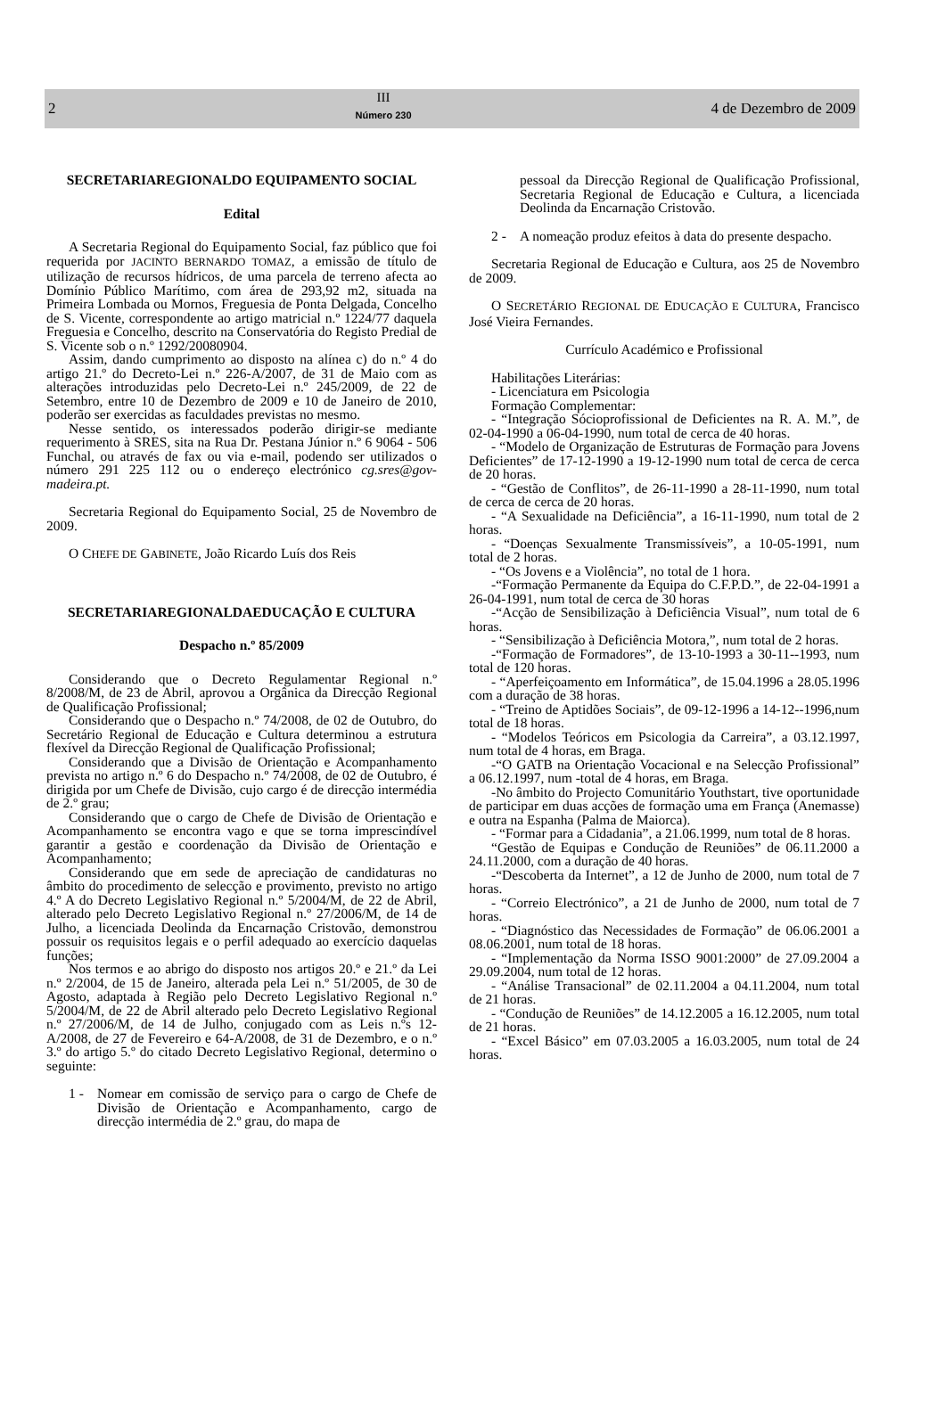2
III
Número 230
4 de Dezembro de 2009
SECRETARIAREGIONALDO EQUIPAMENTO SOCIAL
Edital
A Secretaria Regional do Equipamento Social, faz público que foi requerida por JACINTO BERNARDO TOMAZ, a emissão de título de utilização de recursos hídricos, de uma parcela de terreno afecta ao Domínio Público Marítimo, com área de 293,92 m2, situada na Primeira Lombada ou Mornos, Freguesia de Ponta Delgada, Concelho de S. Vicente, correspondente ao artigo matricial n.º 1224/77 daquela Freguesia e Concelho, descrito na Conservatória do Registo Predial de S. Vicente sob o n.º 1292/20080904.
Assim, dando cumprimento ao disposto na alínea c) do n.º 4 do artigo 21.º do Decreto-Lei n.º 226-A/2007, de 31 de Maio com as alterações introduzidas pelo Decreto-Lei n.º 245/2009, de 22 de Setembro, entre 10 de Dezembro de 2009 e 10 de Janeiro de 2010, poderão ser exercidas as faculdades previstas no mesmo.
Nesse sentido, os interessados poderão dirigir-se mediante requerimento à SRES, sita na Rua Dr. Pestana Júnior n.º 6 9064 - 506 Funchal, ou através de fax ou via e-mail, podendo ser utilizados o número 291 225 112 ou o endereço electrónico cg.sres@gov-madeira.pt.
Secretaria Regional do Equipamento Social, 25 de Novembro de 2009.
O CHEFE DE GABINETE, João Ricardo Luís dos Reis
SECRETARIAREGIONALDAEDUCAÇÃO E CULTURA
Despacho n.º 85/2009
Considerando que o Decreto Regulamentar Regional n.º 8/2008/M, de 23 de Abril, aprovou a Orgânica da Direcção Regional de Qualificação Profissional;
Considerando que o Despacho n.º 74/2008, de 02 de Outubro, do Secretário Regional de Educação e Cultura determinou a estrutura flexível da Direcção Regional de Qualificação Profissional;
Considerando que a Divisão de Orientação e Acompanhamento prevista no artigo n.º 6 do Despacho n.º 74/2008, de 02 de Outubro, é dirigida por um Chefe de Divisão, cujo cargo é de direcção intermédia de 2.º grau;
Considerando que o cargo de Chefe de Divisão de Orientação e Acompanhamento se encontra vago e que se torna imprescindível garantir a gestão e coordenação da Divisão de Orientação e Acompanhamento;
Considerando que em sede de apreciação de candidaturas no âmbito do procedimento de selecção e provimento, previsto no artigo 4.º A do Decreto Legislativo Regional n.º 5/2004/M, de 22 de Abril, alterado pelo Decreto Legislativo Regional n.º 27/2006/M, de 14 de Julho, a licenciada Deolinda da Encarnação Cristovão, demonstrou possuir os requisitos legais e o perfil adequado ao exercício daquelas funções;
Nos termos e ao abrigo do disposto nos artigos 20.º e 21.º da Lei n.º 2/2004, de 15 de Janeiro, alterada pela Lei n.º 51/2005, de 30 de Agosto, adaptada à Região pelo Decreto Legislativo Regional n.º 5/2004/M, de 22 de Abril alterado pelo Decreto Legislativo Regional n.º 27/2006/M, de 14 de Julho, conjugado com as Leis n.ºs 12-A/2008, de 27 de Fevereiro e 64-A/2008, de 31 de Dezembro, e o n.º 3.º do artigo 5.º do citado Decreto Legislativo Regional, determino o seguinte:
1 - Nomear em comissão de serviço para o cargo de Chefe de Divisão de Orientação e Acompanhamento, cargo de direcção intermédia de 2.º grau, do mapa de
pessoal da Direcção Regional de Qualificação Profissional, Secretaria Regional de Educação e Cultura, a licenciada Deolinda da Encarnação Cristovão.
2 - A nomeação produz efeitos à data do presente despacho.
Secretaria Regional de Educação e Cultura, aos 25 de Novembro de 2009.
O SECRETÁRIO REGIONAL DE EDUCAÇÃO E CULTURA, Francisco José Vieira Fernandes.
Currículo Académico e Profissional
Habilitações Literárias:
- Licenciatura em Psicologia
Formação Complementar:
- “Integração Sócioprofissional de Deficientes na R. A. M.”, de 02-04-1990 a 06-04-1990, num total de cerca de 40 horas.
- “Modelo de Organização de Estruturas de Formação para Jovens Deficientes” de 17-12-1990 a 19-12-1990 num total de cerca de cerca de 20 horas.
- “Gestão de Conflitos”, de 26-11-1990 a 28-11-1990, num total de cerca de cerca de 20 horas.
- “A Sexualidade na Deficiência”, a 16-11-1990, num total de 2 horas.
- “Doenças Sexualmente Transmissíveis”, a 10-05-1991, num total de 2 horas.
- “Os Jovens e a Violência”, no total de 1 hora.
-“Formação Permanente da Equipa do C.F.P.D.”, de 22-04-1991 a 26-04-1991, num total de cerca de 30 horas
-“Acção de Sensibilização à Deficiência Visual”, num total de 6 horas.
- “Sensibilização à Deficiência Motora,”, num total de 2 horas.
-“Formação de Formadores”, de 13-10-1993 a 30-11--1993, num total de 120 horas.
- “Aperfeiçoamento em Informática”, de 15.04.1996 a 28.05.1996 com a duração de 38 horas.
- “Treino de Aptidões Sociais”, de 09-12-1996 a 14-12--1996,num total de 18 horas.
- “Modelos Teóricos em Psicologia da Carreira”, a 03.12.1997, num total de 4 horas, em Braga.
-“O GATB na Orientação Vocacional e na Selecção Profissional” a 06.12.1997, num -total de 4 horas, em Braga.
-No âmbito do Projecto Comunitário Youthstart, tive oportunidade de participar em duas acções de formação uma em França (Anemasse) e outra na Espanha (Palma de Maiorca).
- “Formar para a Cidadania”, a 21.06.1999, num total de 8 horas.
“Gestão de Equipas e Condução de Reuniões” de 06.11.2000 a 24.11.2000, com a duração de 40 horas.
-“Descoberta da Internet”, a 12 de Junho de 2000, num total de 7 horas.
- “Correio Electrónico”, a 21 de Junho de 2000, num total de 7 horas.
- “Diagnóstico das Necessidades de Formação” de 06.06.2001 a 08.06.2001, num total de 18 horas.
- “Implementação da Norma ISSO 9001:2000” de 27.09.2004 a 29.09.2004, num total de 12 horas.
- “Análise Transacional” de 02.11.2004 a 04.11.2004, num total de 21 horas.
- “Condução de Reuniões” de 14.12.2005 a 16.12.2005, num total de 21 horas.
- “Excel Básico” em 07.03.2005 a 16.03.2005, num total de 24 horas.